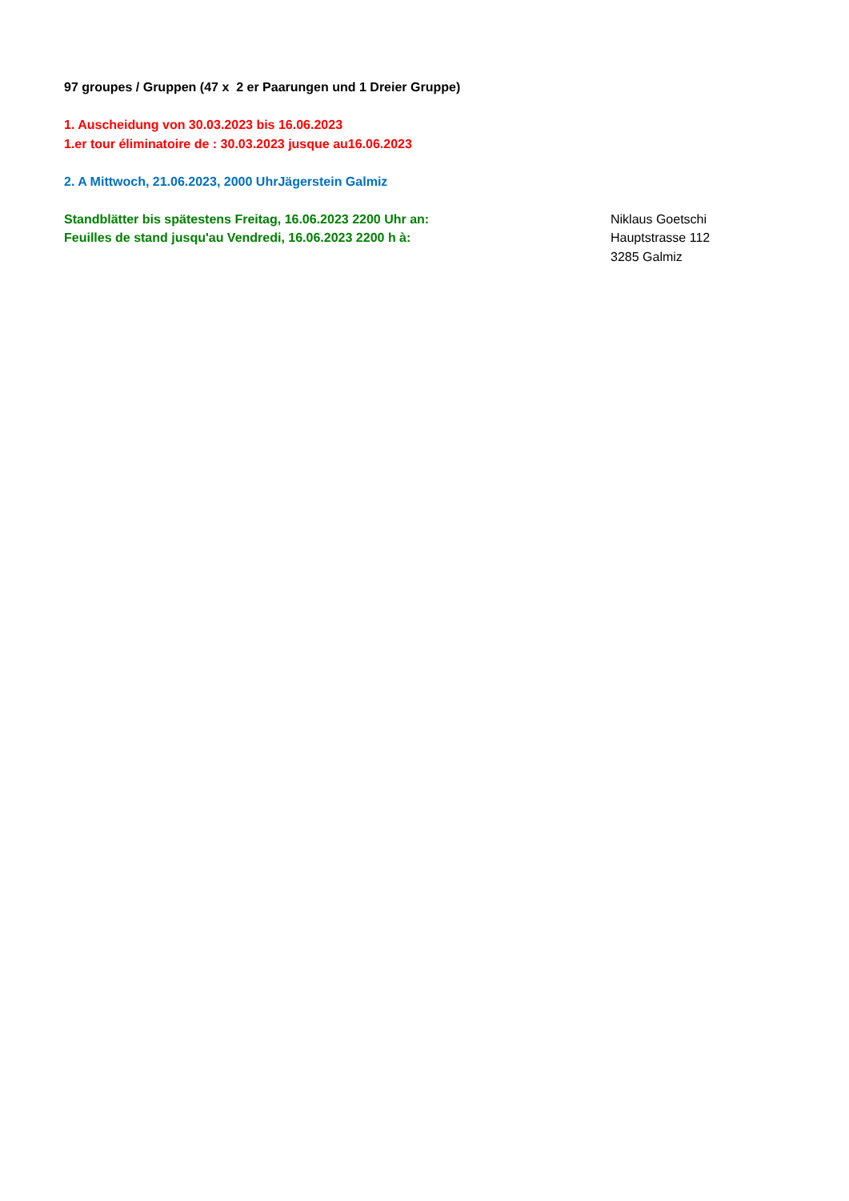97 groupes / Gruppen (47 x 2 er Paarungen und 1 Dreier Gruppe)
1. Auscheidung von 30.03.2023 bis 16.06.2023
1.er tour éliminatoire de : 30.03.2023 jusque au16.06.2023
2. A Mittwoch, 21.06.2023, 2000 UhrJägerstein Galmiz
Standblätter bis spätestens Freitag, 16.06.2023 2200 Uhr an:
Feuilles de stand jusqu'au Vendredi, 16.06.2023 2200 h à:
Niklaus Goetschi
Hauptstrasse 112
3285 Galmiz